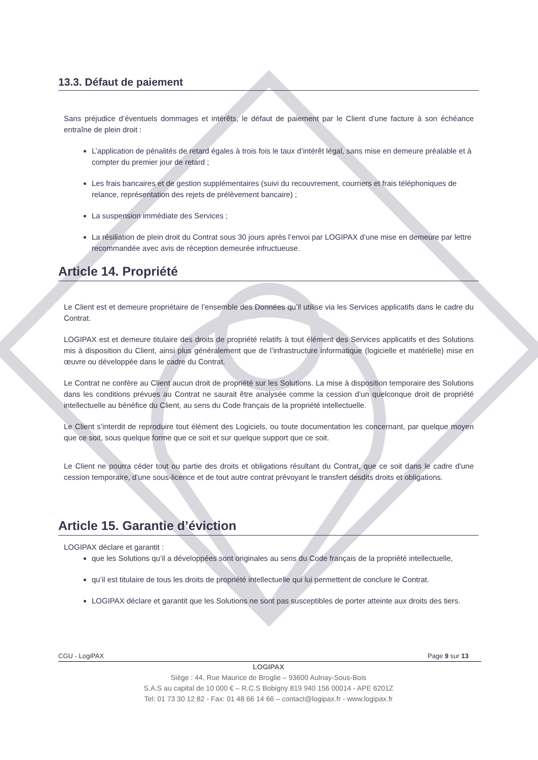13.3. Défaut de paiement
Sans préjudice d’éventuels dommages et intérêts, le défaut de paiement par le Client d’une facture à son échéance entraîne de plein droit :
L’application de pénalités de retard égales à trois fois le taux d’intérêt légal, sans mise en demeure préalable et à compter du premier jour de retard ;
Les frais bancaires et de gestion supplémentaires (suivi du recouvrement, courriers et frais téléphoniques de relance, représentation des rejets de prélèvement bancaire) ;
La suspension immédiate des Services ;
La résiliation de plein droit du Contrat sous 30 jours après l’envoi par LOGIPAX d’une mise en demeure par lettre recommandée avec avis de réception demeurée infructueuse.
Article 14. Propriété
Le Client est et demeure propriétaire de l’ensemble des Données qu’il utilise via les Services applicatifs dans le cadre du Contrat.
LOGIPAX est et demeure titulaire des droits de propriété relatifs à tout élément des Services applicatifs et des Solutions mis à disposition du Client, ainsi plus généralement que de l’infrastructure informatique (logicielle et matérielle) mise en œuvre ou développée dans le cadre du Contrat.
Le Contrat ne confère au Client aucun droit de propriété sur les Solutions. La mise à disposition temporaire des Solutions dans les conditions prévues au Contrat ne saurait être analysée comme la cession d’un quelconque droit de propriété intellectuelle au bénéfice du Client, au sens du Code français de la propriété intellectuelle.
Le Client s’interdit de reproduire tout élément des Logiciels, ou toute documentation les concernant, par quelque moyen que ce soit, sous quelque forme que ce soit et sur quelque support que ce soit.
Le Client ne pourra céder tout ou partie des droits et obligations résultant du Contrat, que ce soit dans le cadre d'une cession temporaire, d'une sous-licence et de tout autre contrat prévoyant le transfert desdits droits et obligations.
Article 15. Garantie d’éviction
LOGIPAX déclare et garantit :
que les Solutions qu’il a développées sont originales au sens du Code français de la propriété intellectuelle,
qu’il est titulaire de tous les droits de propriété intellectuelle qui lui permettent de conclure le Contrat.
LOGIPAX déclare et garantit que les Solutions ne sont pas susceptibles de porter atteinte aux droits des tiers.
CGU - LogiPAX Page 9 sur 13
LOGIPAX
Siège : 44, Rue Maurice de Broglie – 93600 Aulnay-Sous-Bois
S.A.S au capital de 10 000 € – R.C.S Bobigny 819 940 156 00014 - APE 6201Z
Tel: 01 73 30 12 82 - Fax: 01 48 66 14 66 – contact@logipax.fr - www.logipax.fr